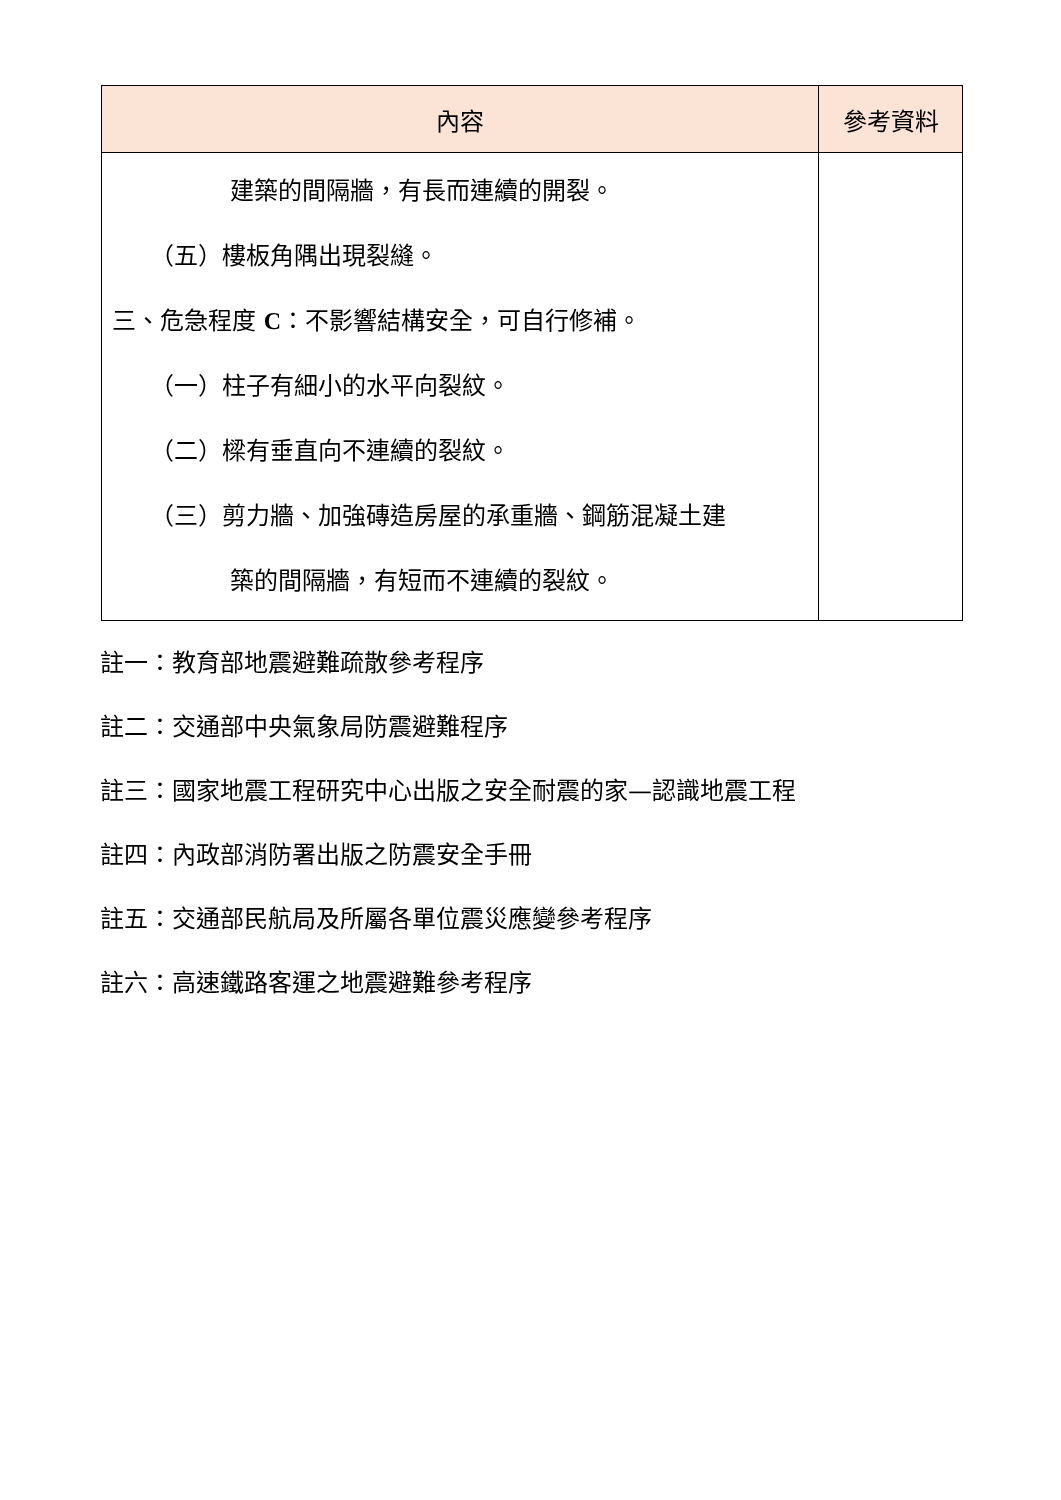| 內容 | 參考資料 |
| --- | --- |
| 建築的間隔牆，有長而連續的開裂。 （五）樓板角隅出現裂縫。 三、危急程度 C ：不影響結構安全，可自行修補。 （一）柱子有細小的水平向裂紋。 （二）樑有垂直向不連續的裂紋。 （三）剪力牆、加強磚造房屋的承重牆、鋼筋混凝土建 築的間隔牆，有短而不連續的裂紋。 | |
註一：教育部地震避難疏散參考程序
註二：交通部中央氣象局防震避難程序
註三：國家地震工程研究中心出版之安全耐震的家—認識地震工程
註四：內政部消防署出版之防震安全手冊
註五：交通部民航局及所屬各單位震災應變參考程序
註六：高速鐵路客運之地震避難參考程序